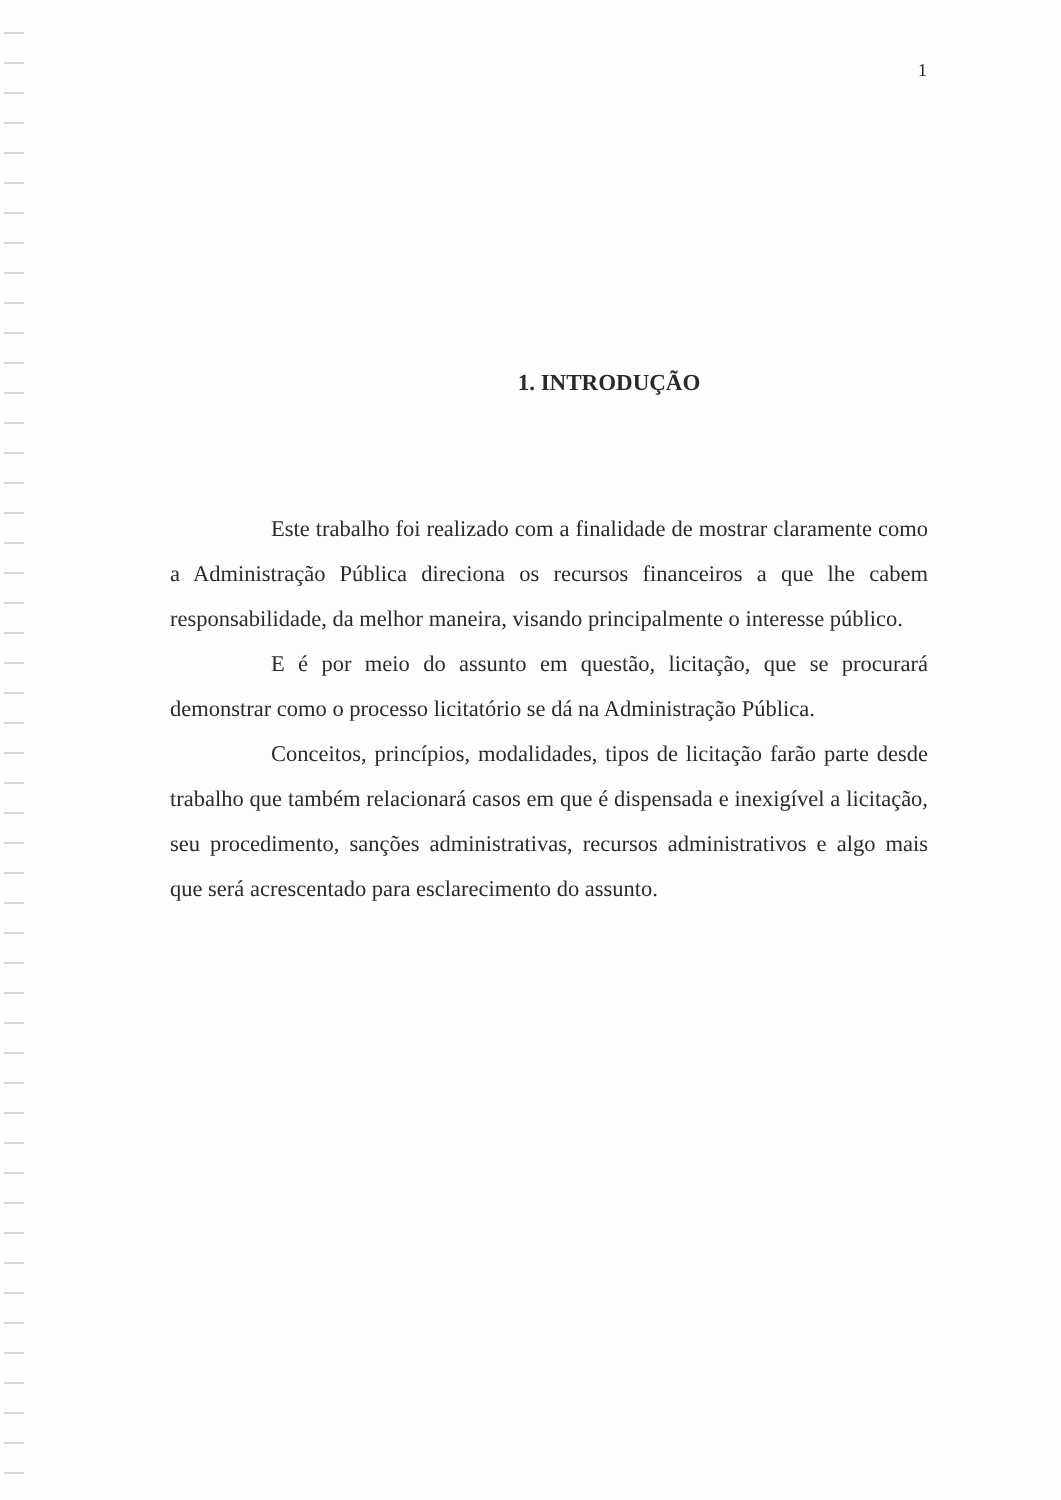1
1. INTRODUÇÃO
Este trabalho foi realizado com a finalidade de mostrar claramente como a Administração Pública direciona os recursos financeiros a que lhe cabem responsabilidade, da melhor maneira, visando principalmente o interesse público.
E é por meio do assunto em questão, licitação, que se procurará demonstrar como o processo licitatório se dá na Administração Pública.
Conceitos, princípios, modalidades, tipos de licitação farão parte desde trabalho que também relacionará casos em que é dispensada e inexigível a licitação, seu procedimento, sanções administrativas, recursos administrativos e algo mais que será acrescentado para esclarecimento do assunto.